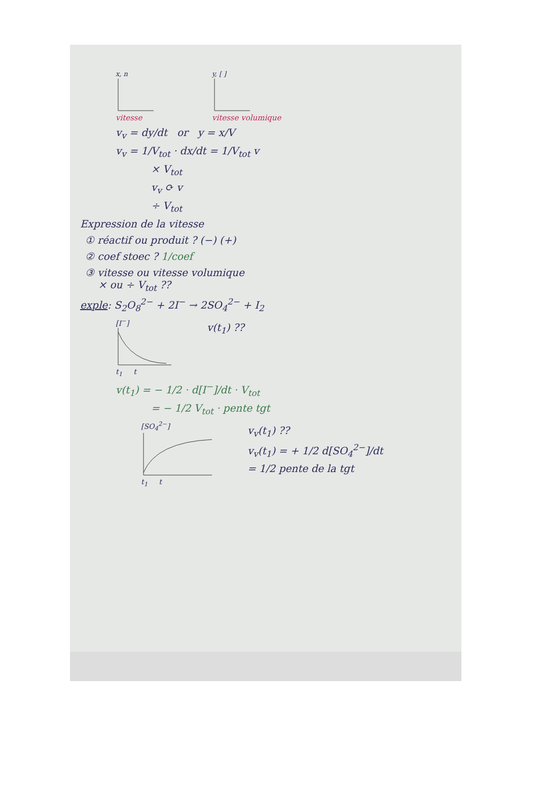x, n
vitesse
y, [ ]
vitesse volumique
v<sub>v</sub> = dy/dt or y = x/V
v<sub>v</sub> = 1/V<sub>tot</sub> · dx/dt = 1/V<sub>tot</sub> v
× V<sub>tot</sub>
v<sub>v</sub> ⟳ v
÷ V<sub>tot</sub>
Expression de la vitesse
① réactif ou produit ? (−) (+)
② coef stoec ? 1/coef
③ vitesse ou vitesse volumique
× ou ÷ V<sub>tot</sub> ??
exple: S<sub>2</sub>O<sub>8</sub><sup>2−</sup> + 2I<sup>−</sup> → 2SO<sub>4</sub><sup>2−</sup> + I<sub>2</sub>
[I<sup>−</sup>]
t<sub>1</sub> t
v(t<sub>1</sub>) ??
v(t<sub>1</sub>) = − 1/2 · d[I<sup>−</sup>]/dt · V<sub>tot</sub>
= − 1/2 V<sub>tot</sub> · pente tgt
[SO<sub>4</sub><sup>2−</sup>]
t<sub>1</sub> t
v<sub>v</sub>(t<sub>1</sub>) ??
v<sub>v</sub>(t<sub>1</sub>) = + 1/2 d[SO<sub>4</sub><sup>2−</sup>]/dt
= 1/2 pente de la tgt